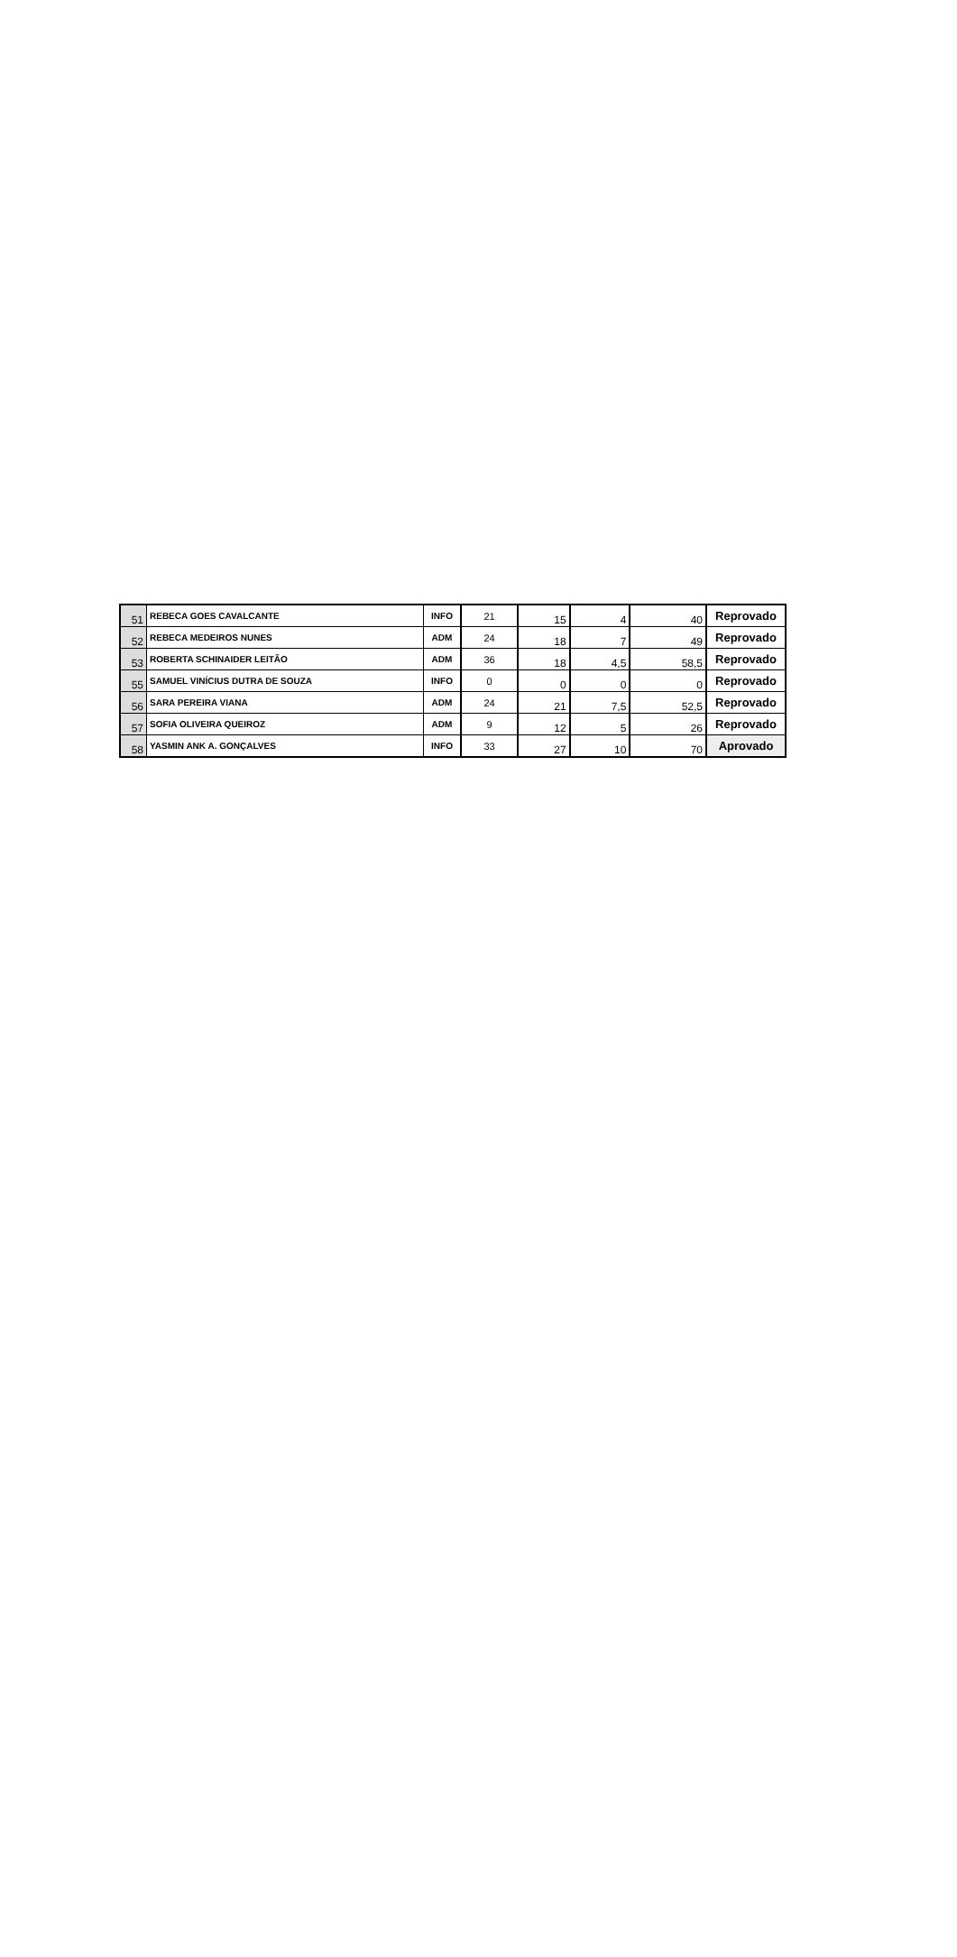| 51 | REBECA GOES CAVALCANTE | INFO | 21 | 15 | 4 | 40 | Reprovado |
| 52 | REBECA MEDEIROS NUNES | ADM | 24 | 18 | 7 | 49 | Reprovado |
| 53 | ROBERTA SCHINAIDER LEITÃO | ADM | 36 | 18 | 4,5 | 58,5 | Reprovado |
| 55 | SAMUEL VINÍCIUS DUTRA DE SOUZA | INFO | 0 | 0 | 0 | 0 | Reprovado |
| 56 | SARA PEREIRA VIANA | ADM | 24 | 21 | 7,5 | 52,5 | Reprovado |
| 57 | SOFIA OLIVEIRA QUEIROZ | ADM | 9 | 12 | 5 | 26 | Reprovado |
| 58 | YASMIN ANK A. GONÇALVES | INFO | 33 | 27 | 10 | 70 | Aprovado |